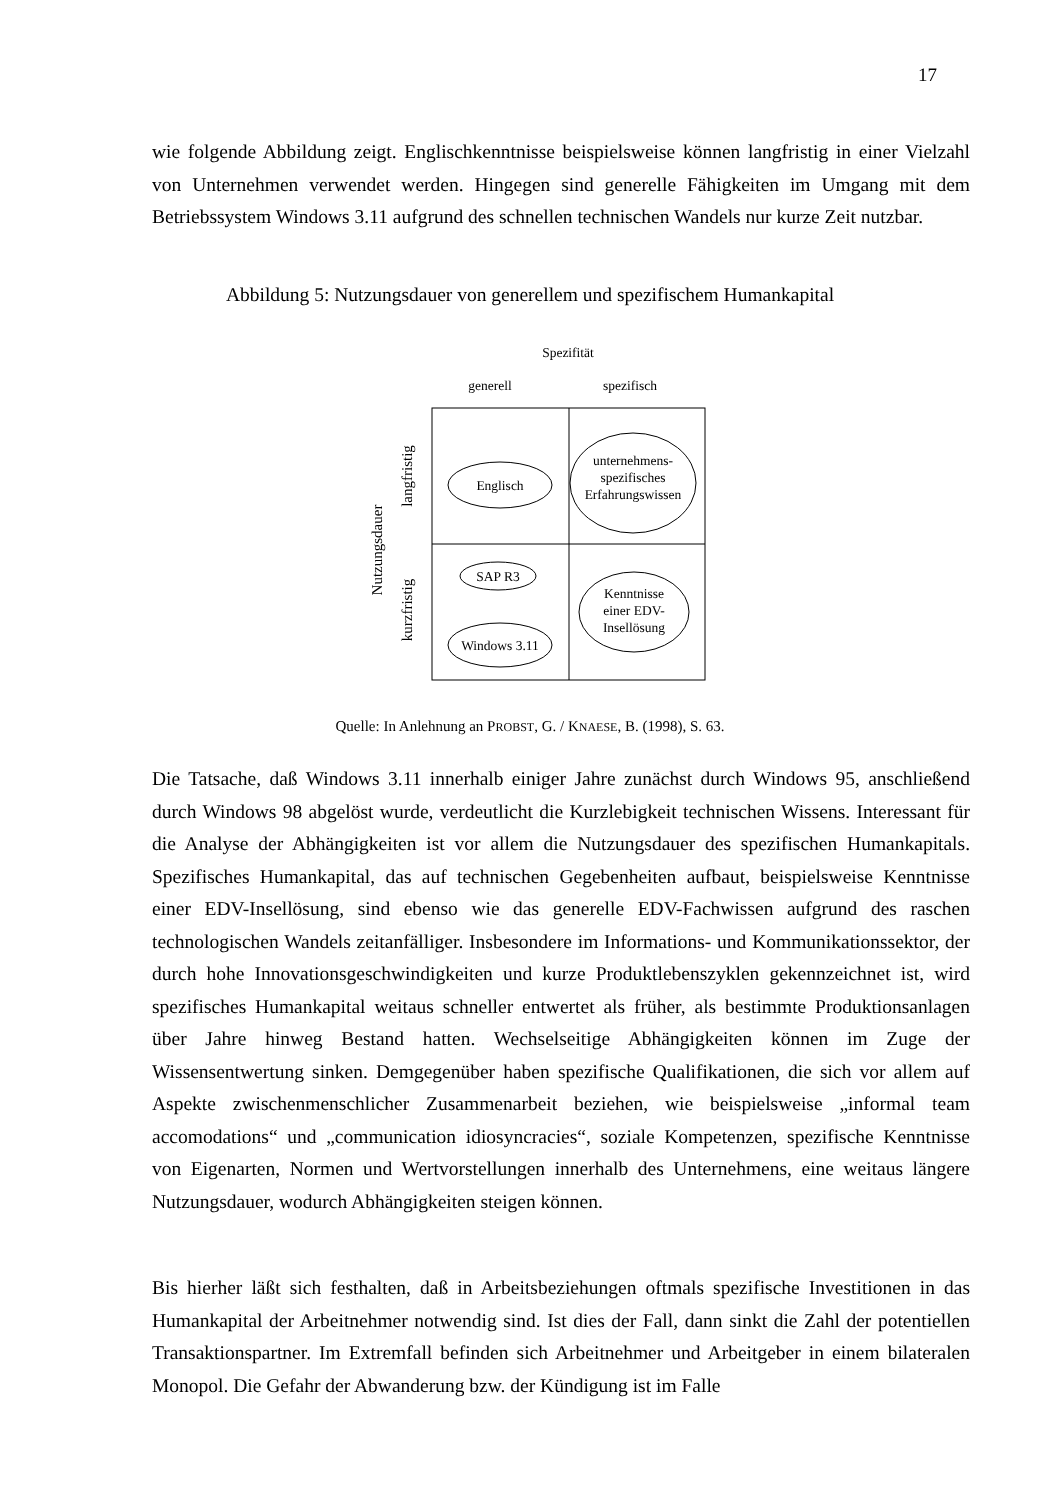17
wie folgende Abbildung zeigt. Englischkenntnisse beispielsweise können langfristig in einer Vielzahl von Unternehmen verwendet werden. Hingegen sind generelle Fähigkeiten im Umgang mit dem Betriebssystem Windows 3.11 aufgrund des schnellen technischen Wandels nur kurze Zeit nutzbar.
Abbildung 5: Nutzungsdauer von generellem und spezifischem Humankapital
Spezifität
generell
spezifisch
Nutzungsdauer
langfristig
kurzfristig
Englisch
unternehmens-
spezifisches
Erfahrungswissen
SAP R3
Windows 3.11
Kenntnisse
einer EDV-
Insellösung
Quelle: In Anlehnung an PROBST, G. / KNAESE, B. (1998), S. 63.
Die Tatsache, daß Windows 3.11 innerhalb einiger Jahre zunächst durch Windows 95, anschließend durch Windows 98 abgelöst wurde, verdeutlicht die Kurzlebigkeit technischen Wissens. Interessant für die Analyse der Abhängigkeiten ist vor allem die Nutzungsdauer des spezifischen Humankapitals. Spezifisches Humankapital, das auf technischen Gegebenheiten aufbaut, beispielsweise Kenntnisse einer EDV-Insellösung, sind ebenso wie das generelle EDV-Fachwissen aufgrund des raschen technologischen Wandels zeitanfälliger. Insbesondere im Informations- und Kommunikationssektor, der durch hohe Innovationsgeschwindigkeiten und kurze Produktlebenszyklen gekennzeichnet ist, wird spezifisches Humankapital weitaus schneller entwertet als früher, als bestimmte Produktionsanlagen über Jahre hinweg Bestand hatten. Wechselseitige Abhängigkeiten können im Zuge der Wissensentwertung sinken. Demgegenüber haben spezifische Qualifikationen, die sich vor allem auf Aspekte zwischenmenschlicher Zusammenarbeit beziehen, wie beispielsweise „informal team accomodations“ und „communication idiosyncracies“, soziale Kompetenzen, spezifische Kenntnisse von Eigenarten, Normen und Wertvorstellungen innerhalb des Unternehmens, eine weitaus längere Nutzungsdauer, wodurch Abhängigkeiten steigen können.
Bis hierher läßt sich festhalten, daß in Arbeitsbeziehungen oftmals spezifische Investitionen in das Humankapital der Arbeitnehmer notwendig sind. Ist dies der Fall, dann sinkt die Zahl der potentiellen Transaktionspartner. Im Extremfall befinden sich Arbeitnehmer und Arbeitgeber in einem bilateralen Monopol. Die Gefahr der Abwanderung bzw. der Kündigung ist im Falle